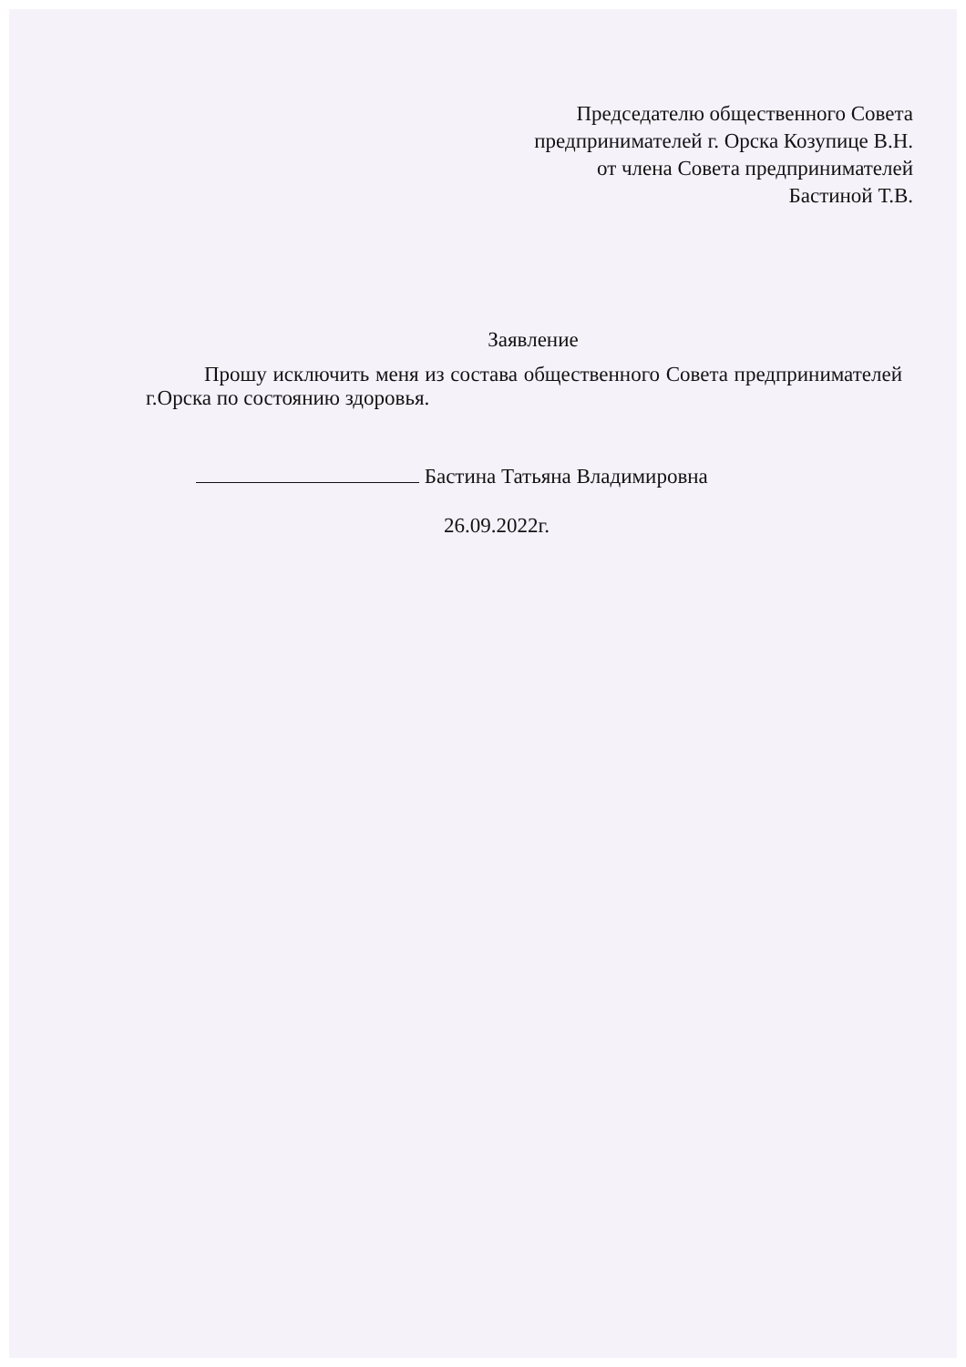Председателю общественного Совета
предпринимателей г. Орска Козупице В.Н.
от члена Совета предпринимателей
Бастиной Т.В.
Заявление
Прошу исключить меня из состава общественного Совета предпринимателей г.Орска по состоянию здоровья.
Бастина Татьяна Владимировна
26.09.2022г.